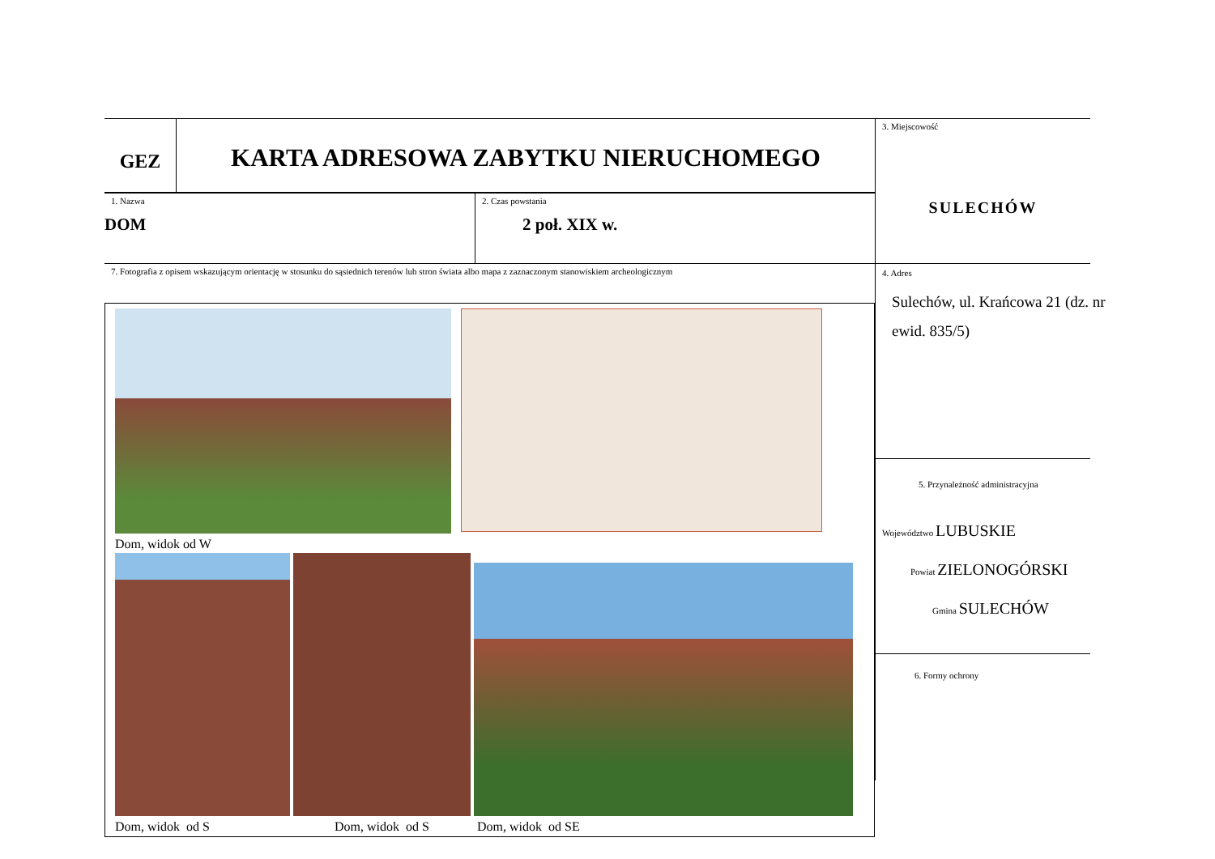GEZ
KARTA ADRESOWA ZABYTKU NIERUCHOMEGO
1. Nazwa
DOM
2. Czas powstania
2 poł. XIX w.
7. Fotografia z opisem wskazującym orientację w stosunku do sąsiednich terenów lub stron świata albo mapa z zaznaczonym stanowiskiem archeologicznym
Dom, widok od W
Dom, widok od S Dom, widok od S
Dom, widok od SE
3. Miejscowość
SULECHÓW
4. Adres
Sulechów, ul. Krańcowa 21 (dz. nr ewid. 835/5)
5. Przynależność administracyjna
Województwo LUBUSKIE
Powiat ZIELONOGÓRSKI
Gmina SULECHÓW
6. Formy ochrony